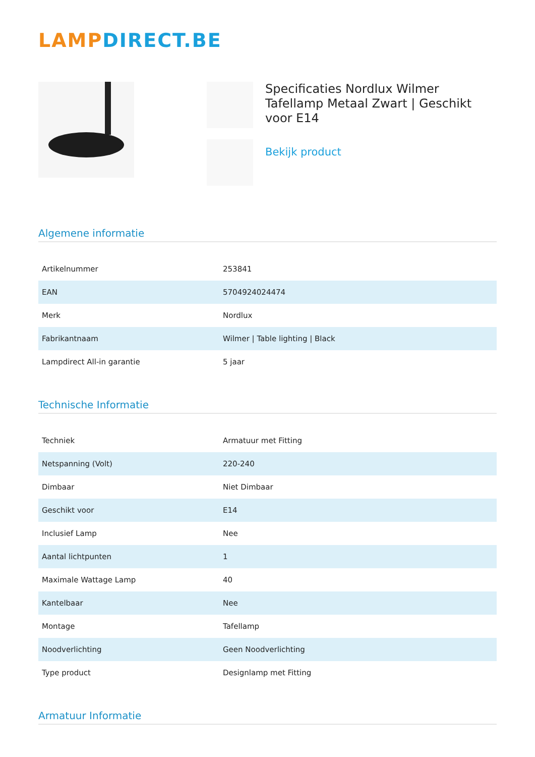LAMP DIRECT.BE
Specificaties Nordlux Wilmer Tafellamp Metaal Zwart | Geschikt voor E14
Bekijk product
Algemene informatie
| Artikelnummer | 253841 |
| EAN | 5704924024474 |
| Merk | Nordlux |
| Fabrikantnaam | Wilmer / Table lighting / Black |
| Lampdirect All-in garantie | 5 jaar |
Technische Informatie
| Techniek | Armatuur met Fitting |
| Netspanning (Volt) | 220-240 |
| Dimbaar | Niet Dimbaar |
| Geschikt voor | E14 |
| Inclusief Lamp | Nee |
| Aantal lichtpunten | 1 |
| Maximale Wattage Lamp | 40 |
| Kantelbaar | Nee |
| Montage | Tafellamp |
| Noodverlichting | Geen Noodverlichting |
| Type product | Designlamp met Fitting |
Armatuur Informatie